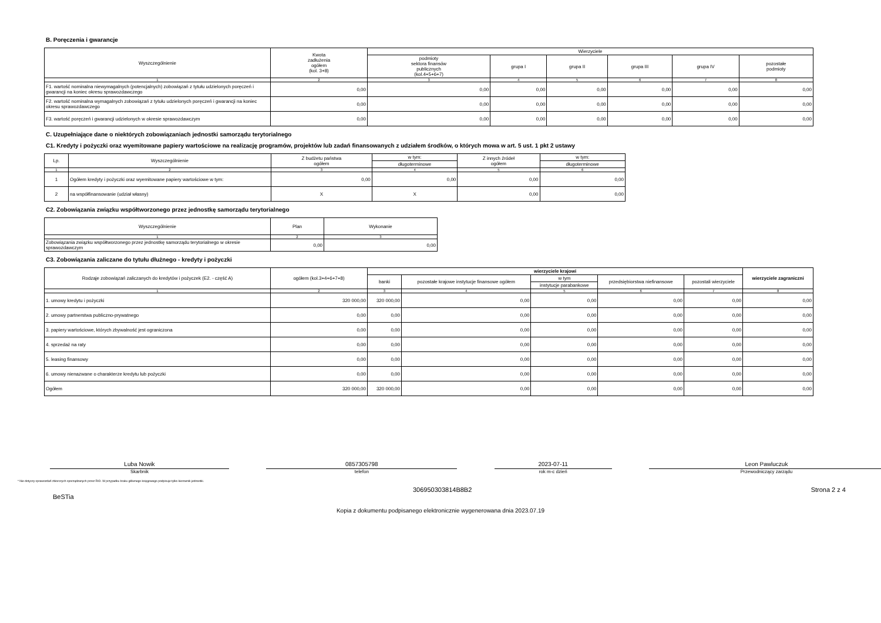B. Poręczenia i gwarancje
| Wyszczególnienie | Kwota zadłużenia ogółem (kol. 3+8) | Wierzyciele | | | | | |
| --- | --- | --- | --- | --- | --- | --- | --- |
| | | podmioty sektora finansów publicznych (kol.4+5+6+7) | grupa I | grupa II | grupa III | grupa IV | pozostałe podmioty |
| 1 | 2 | 3 | 4 | 5 | 6 | 7 | 8 |
| F1. wartość nominalna niewymagalnych (potencjalnych) zobowiązań z tytułu udzielonych poręczeń i gwarancji na koniec okresu sprawozdawczego | 0,00 | 0,00 | 0,00 | 0,00 | 0,00 | 0,00 | 0,00 |
| F2. wartość nominalna wymagalnych zobowiązań z tytułu udzielonych poręczeń i gwarancji na koniec okresu sprawozdawczego | 0,00 | 0,00 | 0,00 | 0,00 | 0,00 | 0,00 | 0,00 |
| F3. wartość poręczeń i gwarancji udzielonych w okresie sprawozdawczym | 0,00 | 0,00 | 0,00 | 0,00 | 0,00 | 0,00 | 0,00 |
C. Uzupełniające dane o niektórych zobowiązaniach jednostki samorządu terytorialnego
C1. Kredyty i pożyczki oraz wyemitowane papiery wartościowe na realizację programów, projektów lub zadań finansowanych z udziałem środków, o których mowa w art. 5 ust. 1 pkt 2 ustawy
| Lp. | Wyszczególnienie | Z budżetu państwa ogółem | w tym: | Z innych źródeł ogółem | w tym: |
| --- | --- | --- | --- | --- | --- |
| | | | długoterminowe | | długoterminowe |
| 1 | 2 | 3 | 4 | 5 | 6 |
| 1 | Ogółem kredyty i pożyczki oraz wyemitowane papiery wartościowe w tym: | 0,00 | 0,00 | 0,00 | 0,00 |
| 2 | na współfinansowanie (udział własny) | X | X | 0,00 | 0,00 |
C2. Zobowiązania związku współtworzonego przez jednostkę samorządu terytorialnego
| Wyszczególnienie | Plan | Wykonanie |
| --- | --- | --- |
| 1 | 2 | 3 |
| Zobowiązania związku współtworzonego przez jednostkę samorządu terytorialnego w okresie sprawozdawczym | 0,00 | 0,00 |
C3. Zobowiązania zaliczane do tytułu dłużnego - kredyty i pożyczki
| Rodzaje zobowiązań zaliczanych do kredytów i pożyczek (E2. - część A) | ogółem (kol.3+4+6+7+8) | wierzyciele krajowi | | | | | wierzyciele zagraniczni |
| --- | --- | --- | --- | --- | --- | --- | --- |
| | | banki | pozostałe krajowe instytucje finansowe ogółem | w tym | przedsiębiorstwa niefinansowe | pozostali wierzyciele | |
| | | | | instytucje parabankowe | | | |
| 1 | 2 | 3 | 4 | 5 | 6 | 7 | 8 |
| 1. umowy kredytu i pożyczki | 320 000,00 | 320 000,00 | 0,00 | 0,00 | 0,00 | 0,00 | 0,00 |
| 2. umowy partnerstwa publiczno-prywatnego | 0,00 | 0,00 | 0,00 | 0,00 | 0,00 | 0,00 | 0,00 |
| 3. papiery wartościowe, których zbywalność jest ograniczona | 0,00 | 0,00 | 0,00 | 0,00 | 0,00 | 0,00 | 0,00 |
| 4. sprzedaż na raty | 0,00 | 0,00 | 0,00 | 0,00 | 0,00 | 0,00 | 0,00 |
| 5. leasing finansowy | 0,00 | 0,00 | 0,00 | 0,00 | 0,00 | 0,00 | 0,00 |
| 6. umowy nienazwane o charakterze kredytu lub pożyczki | 0,00 | 0,00 | 0,00 | 0,00 | 0,00 | 0,00 | 0,00 |
| Ogółem | 320 000,00 | 320 000,00 | 0,00 | 0,00 | 0,00 | 0,00 | 0,00 |
Luba Nowik 0857305798 2023-07-11 Leon Pawluczuk
Skarbnik telefon rok m-c dzień Przewodniczący zarządu
* Nie dotyczy sprawozdań zbiorczych sporządzanych przez RIO. W przypadku braku głównego księgowego podpisuje tylko kierownik jednostki.
BeSTia 306950303814B8B2 Strona 2 z 4
Kopia z dokumentu podpisanego elektronicznie wygenerowana dnia 2023.07.19